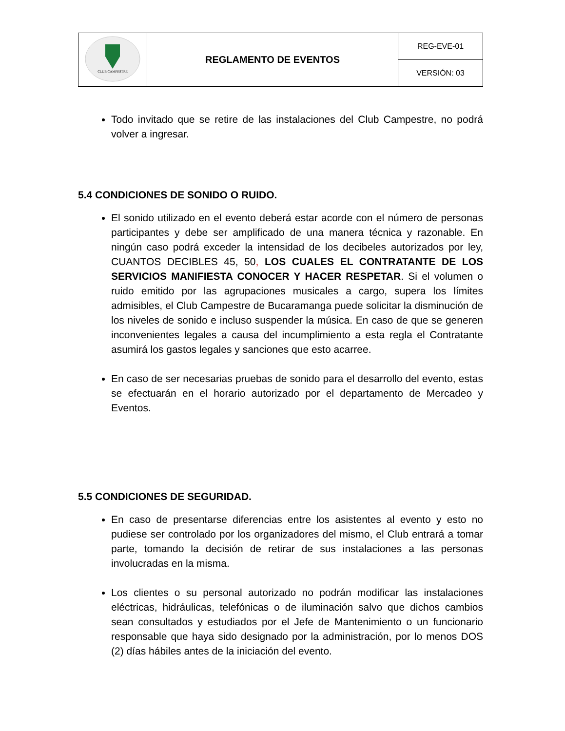| CLUB CAMPESTRE | REGLAMENTO DE EVENTOS | REG-EVE-01 |
| | | VERSIÓN: 03 |
Todo invitado que se retire de las instalaciones del Club Campestre, no podrá volver a ingresar.
5.4 CONDICIONES DE SONIDO O RUIDO.
El sonido utilizado en el evento deberá estar acorde con el número de personas participantes y debe ser amplificado de una manera técnica y razonable. En ningún caso podrá exceder la intensidad de los decibeles autorizados por ley, CUANTOS DECIBLES 45, 50, LOS CUALES EL CONTRATANTE DE LOS SERVICIOS MANIFIESTA CONOCER Y HACER RESPETAR. Si el volumen o ruido emitido por las agrupaciones musicales a cargo, supera los límites admisibles, el Club Campestre de Bucaramanga puede solicitar la disminución de los niveles de sonido e incluso suspender la música. En caso de que se generen inconvenientes legales a causa del incumplimiento a esta regla el Contratante asumirá los gastos legales y sanciones que esto acarree.
En caso de ser necesarias pruebas de sonido para el desarrollo del evento, estas se efectuarán en el horario autorizado por el departamento de Mercadeo y Eventos.
5.5 CONDICIONES DE SEGURIDAD.
En caso de presentarse diferencias entre los asistentes al evento y esto no pudiese ser controlado por los organizadores del mismo, el Club entrará a tomar parte, tomando la decisión de retirar de sus instalaciones a las personas involucradas en la misma.
Los clientes o su personal autorizado no podrán modificar las instalaciones eléctricas, hidráulicas, telefónicas o de iluminación salvo que dichos cambios sean consultados y estudiados por el Jefe de Mantenimiento o un funcionario responsable que haya sido designado por la administración, por lo menos DOS (2) días hábiles antes de la iniciación del evento.